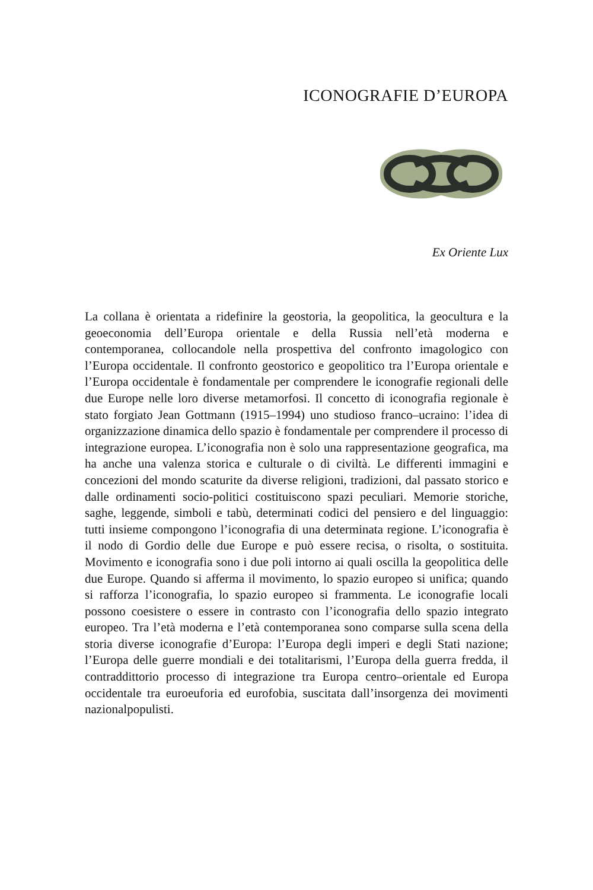ICONOGRAFIE D’EUROPA
Ex Oriente Lux
La collana è orientata a ridefinire la geostoria, la geopolitica, la geocultura e la geoeconomia dell’Europa orientale e della Russia nell’età moderna e contemporanea, collocandole nella prospettiva del confronto imagologico con l’Europa occidentale. Il confronto geostorico e geopolitico tra l’Europa orientale e l’Europa occidentale è fondamentale per comprendere le iconografie regionali delle due Europe nelle loro diverse metamorfosi. Il concetto di iconografia regionale è stato forgiato Jean Gottmann (1915–1994) uno studioso franco–ucraino: l’idea di organizzazione dinamica dello spazio è fondamentale per comprendere il processo di integrazione europea. L’iconografia non è solo una rappresentazione geografica, ma ha anche una valenza storica e culturale o di civiltà. Le differenti immagini e concezioni del mondo scaturite da diverse religioni, tradizioni, dal passato storico e dalle ordinamenti socio-politici costituiscono spazi peculiari. Memorie storiche, saghe, leggende, simboli e tabù, determinati codici del pensiero e del linguaggio: tutti insieme compongono l’iconografia di una determinata regione. L’iconografia è il nodo di Gordio delle due Europe e può essere recisa, o risolta, o sostituita. Movimento e iconografia sono i due poli intorno ai quali oscilla la geopolitica delle due Europe. Quando si afferma il movimento, lo spazio europeo si unifica; quando si rafforza l’iconografia, lo spazio europeo si frammenta. Le iconografie locali possono coesistere o essere in contrasto con l’iconografia dello spazio integrato europeo. Tra l’età moderna e l’età contemporanea sono comparse sulla scena della storia diverse iconografie d’Europa: l’Europa degli imperi e degli Stati nazione; l’Europa delle guerre mondiali e dei totalitarismi, l’Europa della guerra fredda, il contraddittorio processo di integrazione tra Europa centro–orientale ed Europa occidentale tra euroeuforia ed eurofobia, suscitata dall’insorgenza dei movimenti nazionalpopulisti.